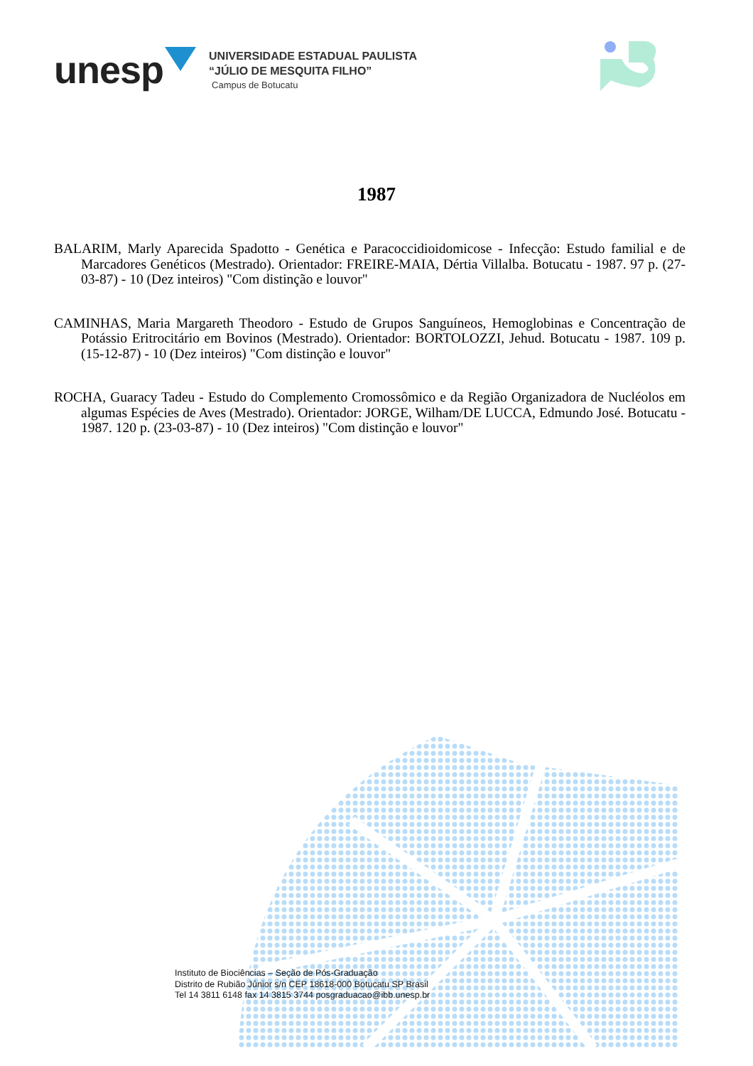unesp
UNIVERSIDADE ESTADUAL PAULISTA
“JÚLIO DE MESQUITA FILHO”
Campus de Botucatu
1987
BALARIM, Marly Aparecida Spadotto - Genética e Paracoccidioidomicose - Infecção: Estudo familial e de Marcadores Genéticos (Mestrado). Orientador: FREIRE-MAIA, Dértia Villalba. Botucatu - 1987. 97 p. (27-03-87) - 10 (Dez inteiros) "Com distinção e louvor"
CAMINHAS, Maria Margareth Theodoro - Estudo de Grupos Sanguíneos, Hemoglobinas e Concentração de Potássio Eritrocitário em Bovinos (Mestrado). Orientador: BORTOLOZZI, Jehud. Botucatu - 1987. 109 p. (15-12-87) - 10 (Dez inteiros) "Com distinção e louvor"
ROCHA, Guaracy Tadeu - Estudo do Complemento Cromossômico e da Região Organizadora de Nucléolos em algumas Espécies de Aves (Mestrado). Orientador: JORGE, Wilham/DE LUCCA, Edmundo José. Botucatu - 1987. 120 p. (23-03-87) - 10 (Dez inteiros) "Com distinção e louvor"
Instituto de Biociências – Seção de Pós-Graduação
Distrito de Rubião Júnior s/n CEP 18618-000 Botucatu SP Brasil
Tel 14 3811 6148 fax 14 3815 3744 posgraduacao@ibb.unesp.br